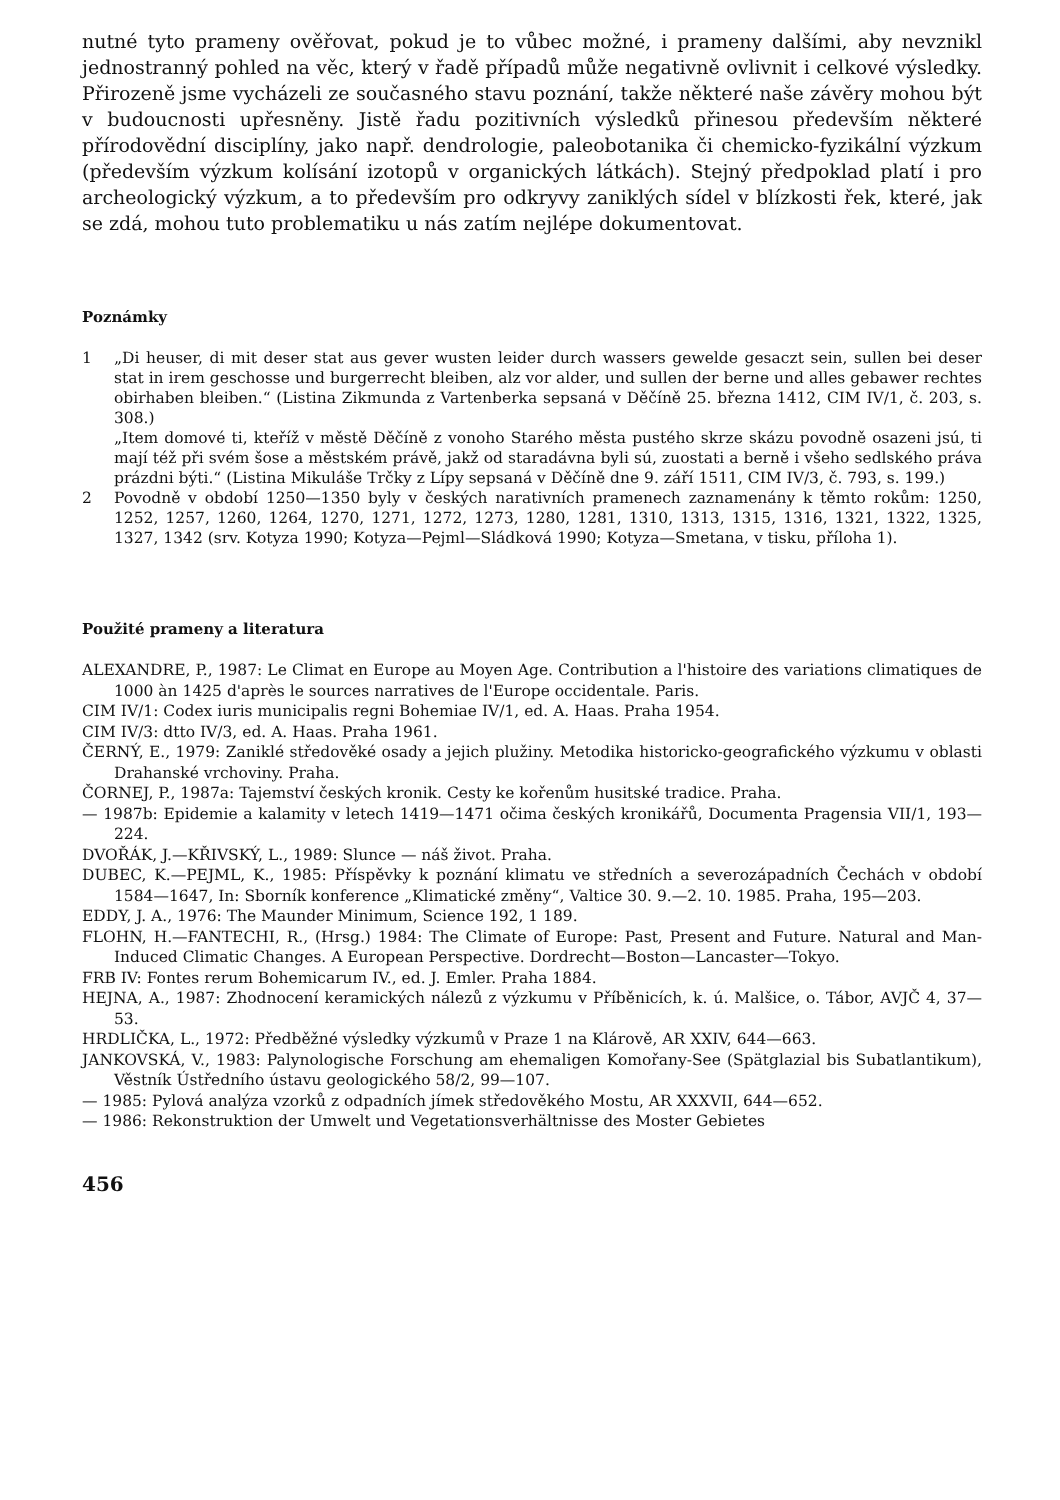nutné tyto prameny ověřovat, pokud je to vůbec možné, i prameny dalšími, aby nevznikl jednostranný pohled na věc, který v řadě případů může negativně ovlivnit i celkové výsledky. Přirozeně jsme vycházeli ze současného stavu poznání, takže některé naše závěry mohou být v budoucnosti upřesněny. Jistě řadu pozitivních výsledků přinesou především některé přírodovědní disciplíny, jako např. dendrologie, paleobotanika či chemicko-fyzikální výzkum (především výzkum kolísání izotopů v organických látkách). Stejný předpoklad platí i pro archeologický výzkum, a to především pro odkryvy zaniklých sídel v blízkosti řek, které, jak se zdá, mohou tuto problematiku u nás zatím nejlépe dokumentovat.
Poznámky
1 „Di heuser, di mit deser stat aus gever wusten leider durch wassers gewelde gesaczt sein, sullen bei deser stat in irem geschosse und burgerrecht bleiben, alz vor alder, und sullen der berne und alles gebawer rechtes obirhaben bleiben.“ (Listina Zikmunda z Vartenberka sepsaná v Děčíně 25. března 1412, CIM IV/1, č. 203, s. 308.)
„Item domové ti, kteříž v městě Děčíně z vonoho Starého města pustého skrze skázu povodně osazeni jsú, ti mají též při svém šose a městském právě, jakž od staradávna byli sú, zuostati a berně i všeho sedlského práva prázdni býti.“ (Listina Mikuláše Trčky z Lípy sepsaná v Děčíně dne 9. září 1511, CIM IV/3, č. 793, s. 199.)
2 Povodně v období 1250—1350 byly v českých narativních pramenech zaznamenány k těmto rokům: 1250, 1252, 1257, 1260, 1264, 1270, 1271, 1272, 1273, 1280, 1281, 1310, 1313, 1315, 1316, 1321, 1322, 1325, 1327, 1342 (srv. Kotyza 1990; Kotyza—Pejml—Sládková 1990; Kotyza—Smetana, v tisku, příloha 1).
Použité prameny a literatura
ALEXANDRE, P., 1987: Le Climat en Europe au Moyen Age. Contribution a l'histoire des variations climatiques de 1000 àn 1425 d'après le sources narratives de l'Europe occidentale. Paris.
CIM IV/1: Codex iuris municipalis regni Bohemiae IV/1, ed. A. Haas. Praha 1954.
CIM IV/3: dtto IV/3, ed. A. Haas. Praha 1961.
ČERNÝ, E., 1979: Zaniklé středověké osady a jejich plužiny. Metodika historicko-geografického výzkumu v oblasti Drahanské vrchoviny. Praha.
ČORNEJ, P., 1987a: Tajemství českých kronik. Cesty ke kořenům husitské tradice. Praha.
— 1987b: Epidemie a kalamity v letech 1419—1471 očima českých kronikářů, Documenta Pragensia VII/1, 193—224.
DVOŘÁK, J.—KŘIVSKÝ, L., 1989: Slunce — náš život. Praha.
DUBEC, K.—PEJML, K., 1985: Příspěvky k poznání klimatu ve středních a severozápadních Čechách v období 1584—1647, In: Sborník konference „Klimatické změny“, Valtice 30. 9.—2. 10. 1985. Praha, 195—203.
EDDY, J. A., 1976: The Maunder Minimum, Science 192, 1 189.
FLOHN, H.—FANTECHI, R., (Hrsg.) 1984: The Climate of Europe: Past, Present and Future. Natural and Man-Induced Climatic Changes. A European Perspective. Dordrecht—Boston—Lancaster—Tokyo.
FRB IV: Fontes rerum Bohemicarum IV., ed. J. Emler. Praha 1884.
HEJNA, A., 1987: Zhodnocení keramických nálezů z výzkumu v Příběnicích, k. ú. Malšice, o. Tábor, AVJČ 4, 37—53.
HRDLIČKA, L., 1972: Předběžné výsledky výzkumů v Praze 1 na Klárově, AR XXIV, 644—663.
JANKOVSKÁ, V., 1983: Palynologische Forschung am ehemaligen Komořany-See (Spätglazial bis Subatlantikum), Věstník Ústředního ústavu geologického 58/2, 99—107.
— 1985: Pylová analýza vzorků z odpadních jímek středověkého Mostu, AR XXXVII, 644—652.
— 1986: Rekonstruktion der Umwelt und Vegetationsverhältnisse des Moster Gebietes
456